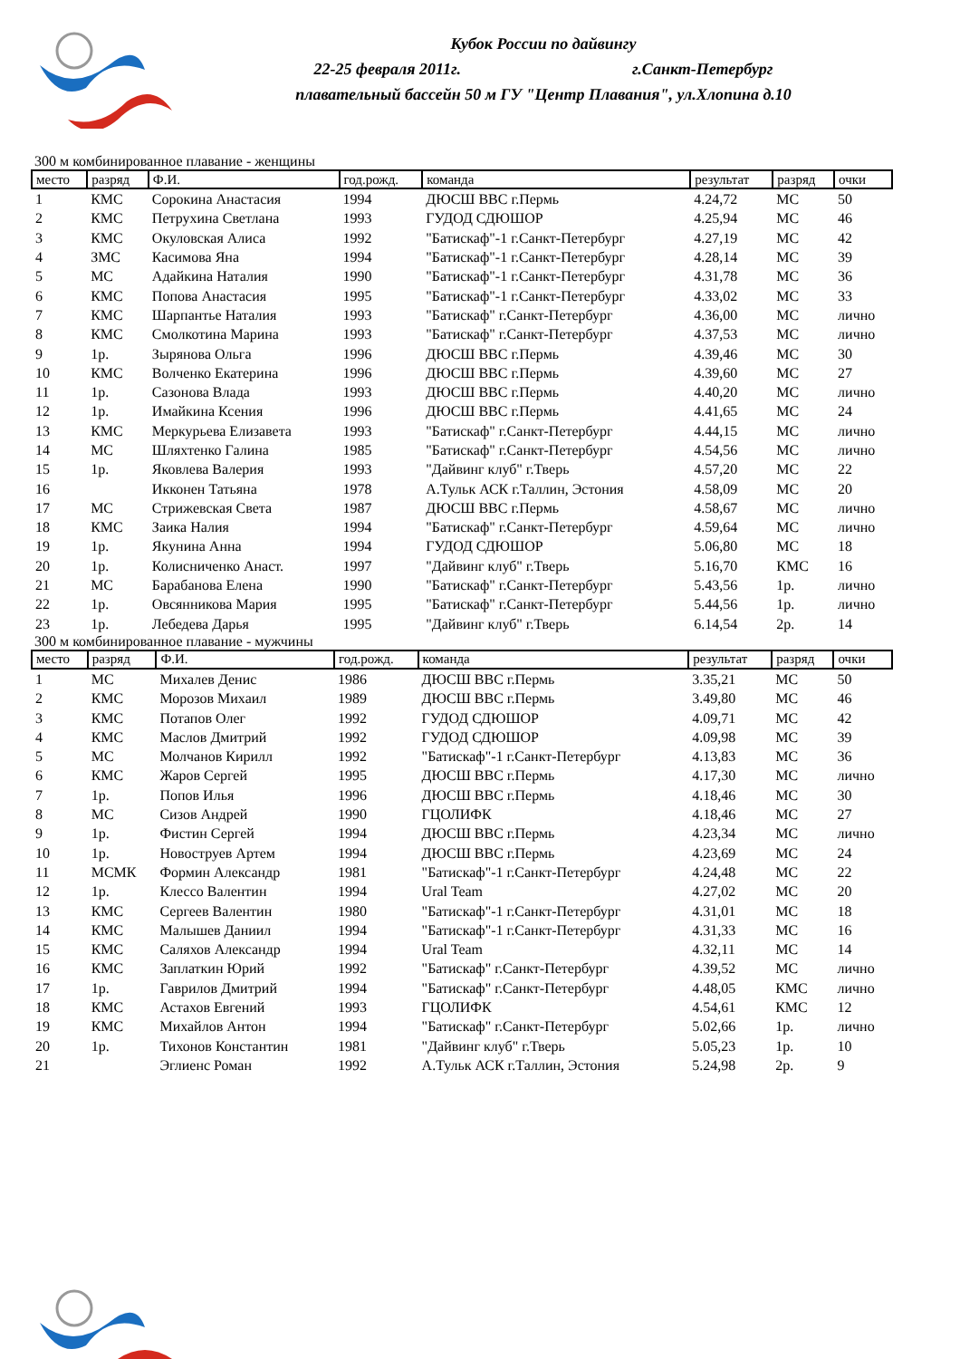Кубок России по дайвингу
22-25 февраля 2011г. г.Санкт-Петербург
плавательный бассейн 50 м ГУ "Центр Плавания", ул.Хлопина д.10
300 м комбинированное плавание - женщины
| место | разряд | Ф.И. | год.рожд. | команда | результат | разряд | очки |
| --- | --- | --- | --- | --- | --- | --- | --- |
| 1 | КМС | Сорокина Анастасия | 1994 | ДЮСШ ВВС г.Пермь | 4.24,72 | МС | 50 |
| 2 | КМС | Петрухина Светлана | 1993 | ГУДОД СДЮШОР | 4.25,94 | МС | 46 |
| 3 | КМС | Окуловская Алиса | 1992 | "Батискаф"-1 г.Санкт-Петербург | 4.27,19 | МС | 42 |
| 4 | ЗМС | Касимова Яна | 1994 | "Батискаф"-1 г.Санкт-Петербург | 4.28,14 | МС | 39 |
| 5 | МС | Адайкина Наталия | 1990 | "Батискаф"-1 г.Санкт-Петербург | 4.31,78 | МС | 36 |
| 6 | КМС | Попова Анастасия | 1995 | "Батискаф"-1 г.Санкт-Петербург | 4.33,02 | МС | 33 |
| 7 | КМС | Шарпантье Наталия | 1993 | "Батискаф" г.Санкт-Петербург | 4.36,00 | МС | лично |
| 8 | КМС | Смолкотина Марина | 1993 | "Батискаф" г.Санкт-Петербург | 4.37,53 | МС | лично |
| 9 | 1р. | Зырянова Ольга | 1996 | ДЮСШ ВВС г.Пермь | 4.39,46 | МС | 30 |
| 10 | КМС | Волченко Екатерина | 1996 | ДЮСШ ВВС г.Пермь | 4.39,60 | МС | 27 |
| 11 | 1р. | Сазонова Влада | 1993 | ДЮСШ ВВС г.Пермь | 4.40,20 | МС | лично |
| 12 | 1р. | Имайкина Ксения | 1996 | ДЮСШ ВВС г.Пермь | 4.41,65 | МС | 24 |
| 13 | КМС | Меркурьева Елизавета | 1993 | "Батискаф" г.Санкт-Петербург | 4.44,15 | МС | лично |
| 14 | МС | Шляхтенко Галина | 1985 | "Батискаф" г.Санкт-Петербург | 4.54,56 | МС | лично |
| 15 | 1р. | Яковлева Валерия | 1993 | "Дайвинг клуб" г.Тверь | 4.57,20 | МС | 22 |
| 16 | | Икконен Татьяна | 1978 | А.Тульк АСК г.Таллин, Эстония | 4.58,09 | МС | 20 |
| 17 | МС | Стрижевская Света | 1987 | ДЮСШ ВВС г.Пермь | 4.58,67 | МС | лично |
| 18 | КМС | Заика Налия | 1994 | "Батискаф" г.Санкт-Петербург | 4.59,64 | МС | лично |
| 19 | 1р. | Якунина Анна | 1994 | ГУДОД СДЮШОР | 5.06,80 | МС | 18 |
| 20 | 1р. | Колисниченко Анаст. | 1997 | "Дайвинг клуб" г.Тверь | 5.16,70 | КМС | 16 |
| 21 | МС | Барабанова Елена | 1990 | "Батискаф" г.Санкт-Петербург | 5.43,56 | 1р. | лично |
| 22 | 1р. | Овсянникова Мария | 1995 | "Батискаф" г.Санкт-Петербург | 5.44,56 | 1р. | лично |
| 23 | 1р. | Лебедева Дарья | 1995 | "Дайвинг клуб" г.Тверь | 6.14,54 | 2р. | 14 |
300 м комбинированное плавание - мужчины
| место | разряд | Ф.И. | год.рожд. | команда | результат | разряд | очки |
| --- | --- | --- | --- | --- | --- | --- | --- |
| 1 | МС | Михалев Денис | 1986 | ДЮСШ ВВС г.Пермь | 3.35,21 | МС | 50 |
| 2 | КМС | Морозов Михаил | 1989 | ДЮСШ ВВС г.Пермь | 3.49,80 | МС | 46 |
| 3 | КМС | Потапов Олег | 1992 | ГУДОД СДЮШОР | 4.09,71 | МС | 42 |
| 4 | КМС | Маслов Дмитрий | 1992 | ГУДОД СДЮШОР | 4.09,98 | МС | 39 |
| 5 | МС | Молчанов Кирилл | 1992 | "Батискаф"-1 г.Санкт-Петербург | 4.13,83 | МС | 36 |
| 6 | КМС | Жаров Сергей | 1995 | ДЮСШ ВВС г.Пермь | 4.17,30 | МС | лично |
| 7 | 1р. | Попов Илья | 1996 | ДЮСШ ВВС г.Пермь | 4.18,46 | МС | 30 |
| 8 | МС | Сизов Андрей | 1990 | ГЦОЛИФК | 4.18,46 | МС | 27 |
| 9 | 1р. | Фистин Сергей | 1994 | ДЮСШ ВВС г.Пермь | 4.23,34 | МС | лично |
| 10 | 1р. | Новоструев Артем | 1994 | ДЮСШ ВВС г.Пермь | 4.23,69 | МС | 24 |
| 11 | МСМК | Формин Александр | 1981 | "Батискаф"-1 г.Санкт-Петербург | 4.24,48 | МС | 22 |
| 12 | 1р. | Клессо Валентин | 1994 | Ural Team | 4.27,02 | МС | 20 |
| 13 | КМС | Сергеев Валентин | 1980 | "Батискаф"-1 г.Санкт-Петербург | 4.31,01 | МС | 18 |
| 14 | КМС | Малышев Даниил | 1994 | "Батискаф"-1 г.Санкт-Петербург | 4.31,33 | МС | 16 |
| 15 | КМС | Саляхов Александр | 1994 | Ural Team | 4.32,11 | МС | 14 |
| 16 | КМС | Заплаткин Юрий | 1992 | "Батискаф" г.Санкт-Петербург | 4.39,52 | МС | лично |
| 17 | 1р. | Гаврилов Дмитрий | 1994 | "Батискаф" г.Санкт-Петербург | 4.48,05 | КМС | лично |
| 18 | КМС | Астахов Евгений | 1993 | ГЦОЛИФК | 4.54,61 | КМС | 12 |
| 19 | КМС | Михайлов Антон | 1994 | "Батискаф" г.Санкт-Петербург | 5.02,66 | 1р. | лично |
| 20 | 1р. | Тихонов Константин | 1981 | "Дайвинг клуб" г.Тверь | 5.05,23 | 1р. | 10 |
| 21 | | Эглиенс Роман | 1992 | А.Тульк АСК г.Таллин, Эстония | 5.24,98 | 2р. | 9 |